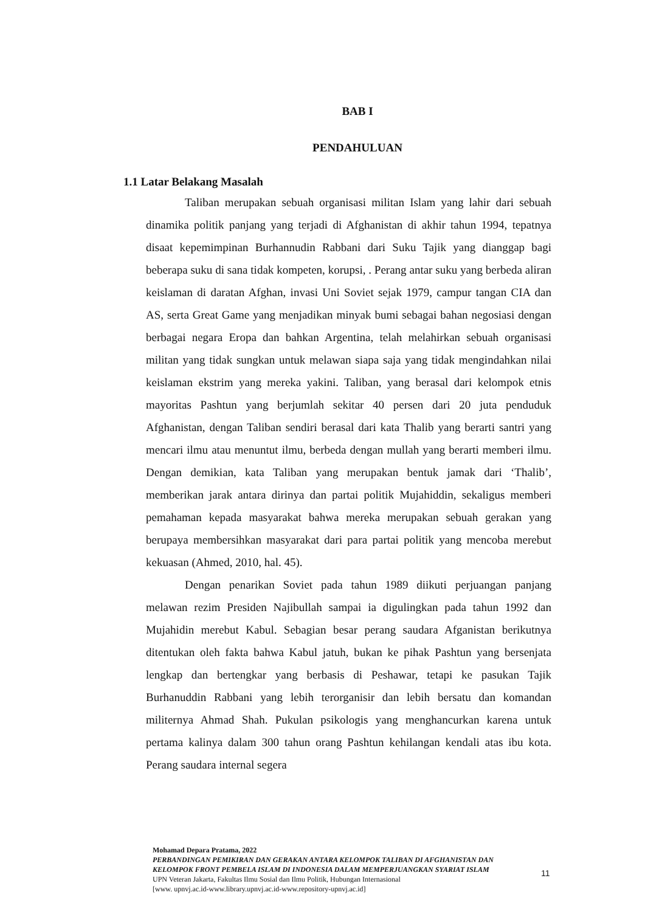BAB I
PENDAHULUAN
1.1 Latar Belakang Masalah
Taliban merupakan sebuah organisasi militan Islam yang lahir dari sebuah dinamika politik panjang yang terjadi di Afghanistan di akhir tahun 1994, tepatnya disaat kepemimpinan Burhannudin Rabbani dari Suku Tajik yang dianggap bagi beberapa suku di sana tidak kompeten, korupsi, . Perang antar suku yang berbeda aliran keislaman di daratan Afghan, invasi Uni Soviet sejak 1979, campur tangan CIA dan AS, serta Great Game yang menjadikan minyak bumi sebagai bahan negosiasi dengan berbagai negara Eropa dan bahkan Argentina, telah melahirkan sebuah organisasi militan yang tidak sungkan untuk melawan siapa saja yang tidak mengindahkan nilai keislaman ekstrim yang mereka yakini. Taliban, yang berasal dari kelompok etnis mayoritas Pashtun yang berjumlah sekitar 40 persen dari 20 juta penduduk Afghanistan, dengan Taliban sendiri berasal dari kata Thalib yang berarti santri yang mencari ilmu atau menuntut ilmu, berbeda dengan mullah yang berarti memberi ilmu. Dengan demikian, kata Taliban yang merupakan bentuk jamak dari ‘Thalib’, memberikan jarak antara dirinya dan partai politik Mujahiddin, sekaligus memberi pemahaman kepada masyarakat bahwa mereka merupakan sebuah gerakan yang berupaya membersihkan masyarakat dari para partai politik yang mencoba merebut kekuasan (Ahmed, 2010, hal. 45).
Dengan penarikan Soviet pada tahun 1989 diikuti perjuangan panjang melawan rezim Presiden Najibullah sampai ia digulingkan pada tahun 1992 dan Mujahidin merebut Kabul. Sebagian besar perang saudara Afganistan berikutnya ditentukan oleh fakta bahwa Kabul jatuh, bukan ke pihak Pashtun yang bersenjata lengkap dan bertengkar yang berbasis di Peshawar, tetapi ke pasukan Tajik Burhanuddin Rabbani yang lebih terorganisir dan lebih bersatu dan komandan militernya Ahmad Shah. Pukulan psikologis yang menghancurkan karena untuk pertama kalinya dalam 300 tahun orang Pashtun kehilangan kendali atas ibu kota. Perang saudara internal segera
Mohamad Depara Pratama, 2022
PERBANDINGAN PEMIKIRAN DAN GERAKAN ANTARA KELOMPOK TALIBAN DI AFGHANISTAN DAN KELOMPOK FRONT PEMBELA ISLAM DI INDONESIA DALAM MEMPERJUANGKAN SYARIAT ISLAM
UPN Veteran Jakarta, Fakultas Ilmu Sosial dan Ilmu Politik, Hubungan Internasional
[www. upnvj.ac.id-www.library.upnvj.ac.id-www.repository-upnvj.ac.id]
11